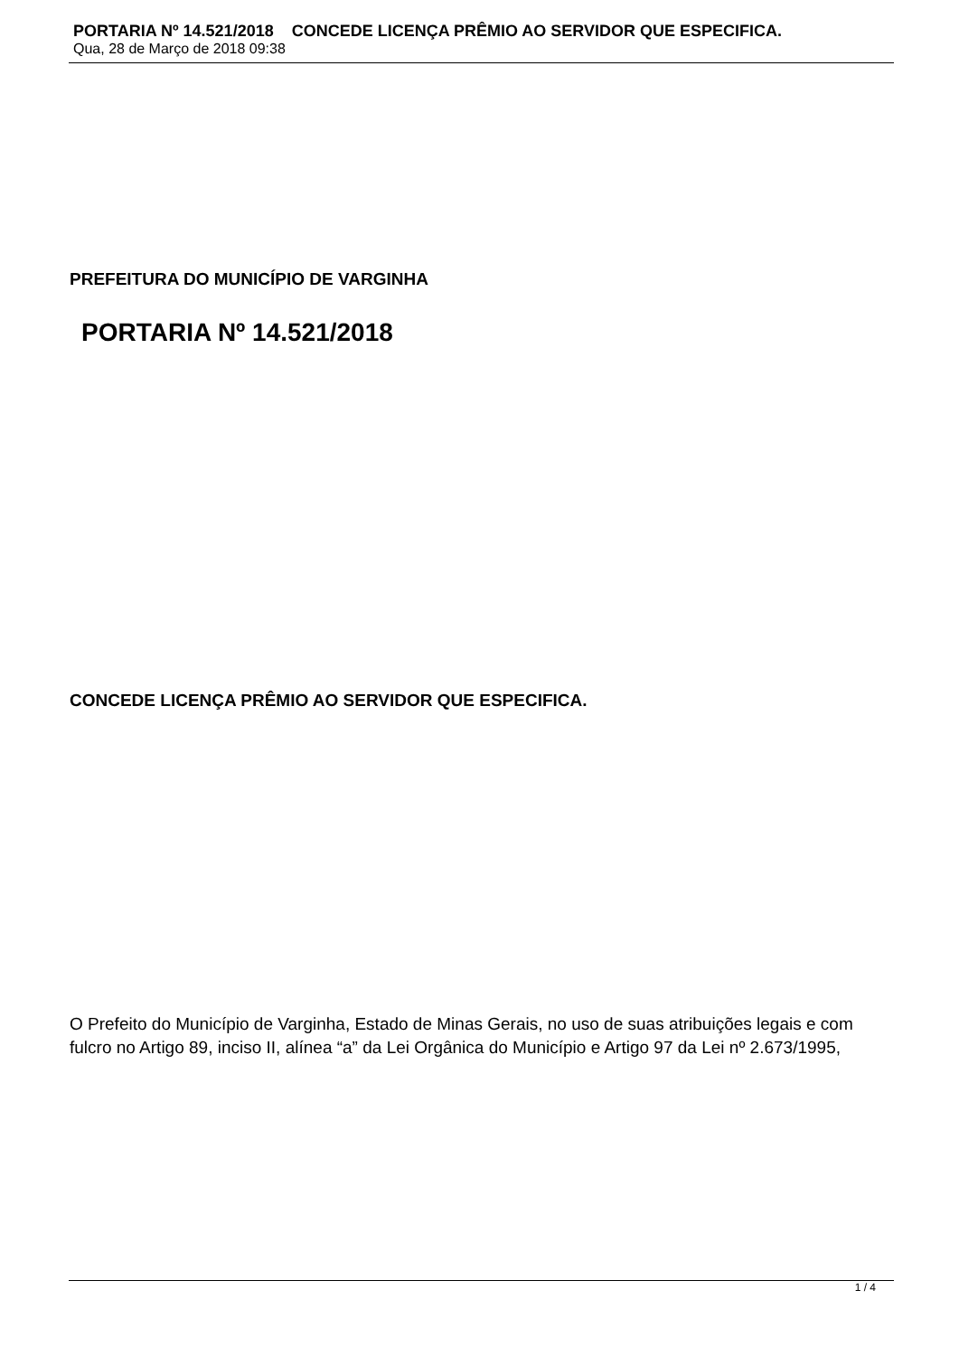PORTARIA Nº 14.521/2018 CONCEDE LICENÇA PRÊMIO AO SERVIDOR QUE ESPECIFICA.
Qua, 28 de Março de 2018 09:38
PREFEITURA DO MUNICÍPIO DE VARGINHA
PORTARIA Nº 14.521/2018
CONCEDE LICENÇA PRÊMIO AO SERVIDOR QUE ESPECIFICA.
O Prefeito do Município de Varginha, Estado de Minas Gerais, no uso de suas atribuições legais e com fulcro no Artigo 89, inciso II, alínea “a” da Lei Orgânica do Município e Artigo 97 da Lei nº 2.673/1995,
1 / 4